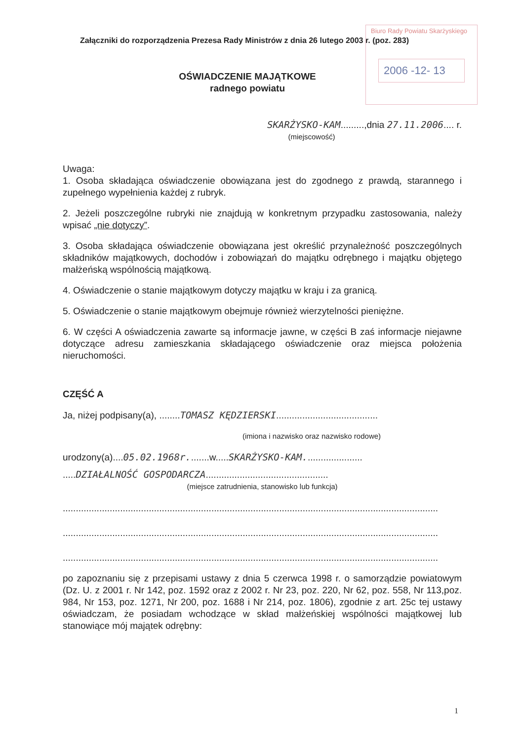Biuro Rady Powiatu Skarżyskiego
2006 -12- 13
Załączniki do rozporządzenia Prezesa Rady Ministrów z dnia 26 lutego 2003 r. (poz. 283)
OŚWIADCZENIE MAJĄTKOWE
radnego powiatu
SKARŻYSKO-KAM.........,dnia 27.11.2006.... r.
(miejscowość)
Uwaga:
1. Osoba składająca oświadczenie obowiązana jest do zgodnego z prawdą, starannego i zupełnego wypełnienia każdej z rubryk.
2. Jeżeli poszczególne rubryki nie znajdują w konkretnym przypadku zastosowania, należy wpisać „nie dotyczy”.
3. Osoba składająca oświadczenie obowiązana jest określić przynależność poszczególnych składników majątkowych, dochodów i zobowiązań do majątku odrębnego i majątku objętego małżeńską wspólnością majątkową.
4. Oświadczenie o stanie majątkowym dotyczy majątku w kraju i za granicą.
5. Oświadczenie o stanie majątkowym obejmuje również wierzytelności pieniężne.
6. W części A oświadczenia zawarte są informacje jawne, w części B zaś informacje niejawne dotyczące adresu zamieszkania składającego oświadczenie oraz miejsca położenia nieruchomości.
CZĘŚĆ A
Ja, niżej podpisany(a), ........TOMASZ KĘDZIERSKI.......................................
(imiona i nazwisko oraz nazwisko rodowe)
urodzony(a)....05.02.1968r........w.....SKARŻYSKO-KAM......................
.....DZIAŁALNOŚĆ GOSPODARCZA...............................................
(miejsce zatrudnienia, stanowisko lub funkcja)
................................................................................................................................................
................................................................................................................................................
................................................................................................................................................
po zapoznaniu się z przepisami ustawy z dnia 5 czerwca 1998 r. o samorządzie powiatowym (Dz. U. z 2001 r. Nr 142, poz. 1592 oraz z 2002 r. Nr 23, poz. 220, Nr 62, poz. 558, Nr 113,poz. 984, Nr 153, poz. 1271, Nr 200, poz. 1688 i Nr 214, poz. 1806), zgodnie z art. 25c tej ustawy oświadczam, że posiadam wchodzące w skład małżeńskiej wspólności majątkowej lub stanowiące mój majątek odrębny:
1